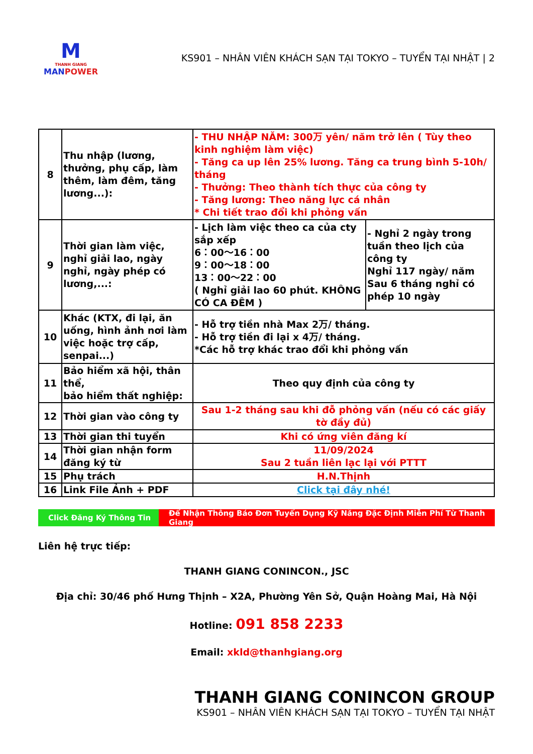M
THANH GIANG
MANPOWER
KS901 – NHÂN VIÊN KHÁCH SẠN TẠI TOKYO – TUYỂN TẠI NHẬT | 2
| 8 | Thu nhập (lương, thưởng, phụ cấp, làm thêm, làm đêm, tăng lương...): | - THU NHẬP NĂM: 300万 yên/ năm trở lên ( Tùy theo kinh nghiệm làm việc) - Tăng ca up lên 25% lương. Tăng ca trung bình 5-10h/ tháng - Thưởng: Theo thành tích thực của công ty - Tăng lương: Theo năng lực cá nhân * Chi tiết trao đổi khi phỏng vấn | |
| 9 | Thời gian làm việc, nghỉ giải lao, ngày nghỉ, ngày phép có lương,...: | - Lịch làm việc theo ca của cty sắp xếp 6：00～16：00 9：00～18：00 13：00～22：00 ( Nghỉ giải lao 60 phút. KHÔNG CÓ CA ĐÊM ) | - Nghỉ 2 ngày trong tuần theo lịch của công ty Nghỉ 117 ngày/ năm Sau 6 tháng nghỉ có phép 10 ngày |
| 10 | Khác (KTX, đi lại, ăn uống, hình ảnh nơi làm việc hoặc trợ cấp, senpai...) | - Hỗ trợ tiền nhà Max 2万/ tháng. - Hỗ trợ tiền đi lại x 4万/ tháng. *Các hỗ trợ khác trao đổi khi phỏng vấn | |
| 11 | Bảo hiểm xã hội, thân thể, bảo hiểm thất nghiệp: | Theo quy định của công ty | |
| 12 | Thời gian vào công ty | Sau 1-2 tháng sau khi đỗ phỏng vấn (nếu có các giấy tờ đầy đủ) | |
| 13 | Thời gian thi tuyển | Khi có ứng viên đăng kí | |
| 14 | Thời gian nhận form đăng ký từ | 11/09/2024 Sau 2 tuần liên lạc lại với PTTT | |
| 15 | Phụ trách | H.N.Thịnh | |
| 16 | Link File Ảnh + PDF | Click tại đây nhé! | |
Click Đăng Ký Thông Tin Để Nhận Thông Báo Đơn Tuyển Dụng Kỹ Năng Đặc Định Miễn Phí Từ Thanh Giang
Liên hệ trực tiếp:
THANH GIANG CONINCON., JSC
Địa chỉ: 30/46 phố Hưng Thịnh – X2A, Phường Yên Sở, Quận Hoàng Mai, Hà Nội
Hotline: 091 858 2233
Email: xkld@thanhgiang.org
THANH GIANG CONINCON GROUP
KS901 – NHÂN VIÊN KHÁCH SẠN TẠI TOKYO – TUYỂN TẠI NHẬT